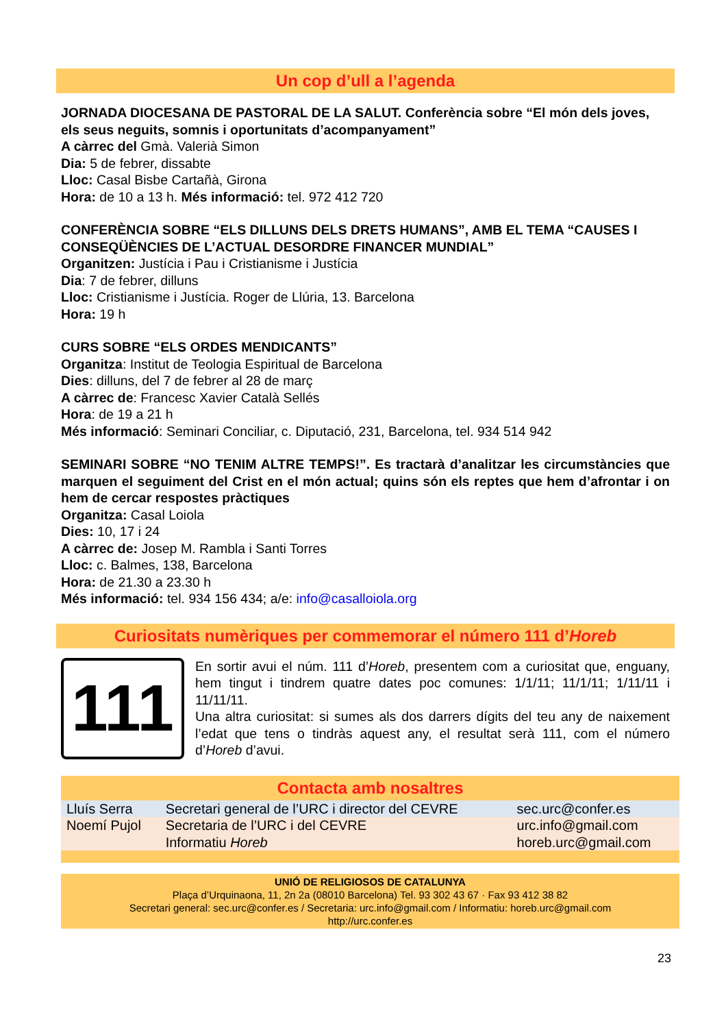Un cop d’ull a l’agenda
JORNADA DIOCESANA DE PASTORAL DE LA SALUT. Conferència sobre “El món dels joves, els seus neguits, somnis i oportunitats d’acompanyament”
A càrrec del Gmà. Valerià Simon
Dia: 5 de febrer, dissabte
Lloc: Casal Bisbe Cartañà, Girona
Hora: de 10 a 13 h. Més informació: tel. 972 412 720
CONFERÈNCIA SOBRE “ELS DILLUNS DELS DRETS HUMANS”, AMB EL TEMA “CAUSES I CONSEQÜÈNCIES DE L’ACTUAL DESORDRE FINANCER MUNDIAL”
Organitzen: Justícia i Pau i Cristianisme i Justícia
Dia: 7 de febrer, dilluns
Lloc: Cristianisme i Justícia. Roger de Llúria, 13. Barcelona
Hora: 19 h
CURS SOBRE “ELS ORDES MENDICANTS”
Organitza: Institut de Teologia Espiritual de Barcelona
Dies: dilluns, del 7 de febrer al 28 de març
A càrrec de: Francesc Xavier Català Sellés
Hora: de 19 a 21 h
Més informació: Seminari Conciliar, c. Diputació, 231, Barcelona, tel. 934 514 942
SEMINARI SOBRE “NO TENIM ALTRE TEMPS!”. Es tractarà d’analitzar les circumstàncies que marquen el seguiment del Crist en el món actual; quins són els reptes que hem d’afrontar i on hem de cercar respostes pràctiques
Organitza: Casal Loiola
Dies: 10, 17 i 24
A càrrec de: Josep M. Rambla i Santi Torres
Lloc: c. Balmes, 138, Barcelona
Hora: de 21.30 a 23.30 h
Més informació: tel. 934 156 434; a/e: info@casalloiola.org
Curiositats numèriques per commemorar el número 111 d’Horeb
111
En sortir avui el núm. 111 d’Horeb, presentem com a curiositat que, enguany, hem tingut i tindrem quatre dates poc comunes: 1/1/11; 11/1/11; 1/11/11 i 11/11/11.
Una altra curiositat: si sumes als dos darrers dígits del teu any de naixement l’edat que tens o tindràs aquest any, el resultat serà 111, com el número d’Horeb d’avui.
Contacta amb nosaltres
| Lluís Serra | Secretari general de l’URC i director del CEVRE | sec.urc@confer.es |
| Noemí Pujol | Secretaria de l’URC i del CEVRE | urc.info@gmail.com |
| | Informatiu Horeb | horeb.urc@gmail.com |
UNIÓ DE RELIGIOSOS DE CATALUNYA
Plaça d’Urquinaona, 11, 2n 2a (08010 Barcelona) Tel. 93 302 43 67 · Fax 93 412 38 82
Secretari general: sec.urc@confer.es / Secretaria: urc.info@gmail.com / Informatiu: horeb.urc@gmail.com
http://urc.confer.es
23